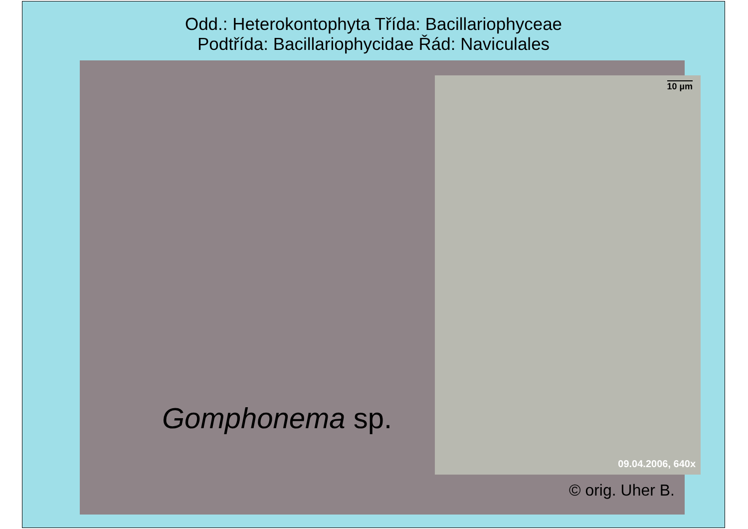Odd.: Heterokontophyta Třída: Bacillariophyceae
Podtřída: Bacillariophycidae Řád: Naviculales
10 µm
09.04.2006, 640x
Gomphonema sp.
© orig. Uher B.